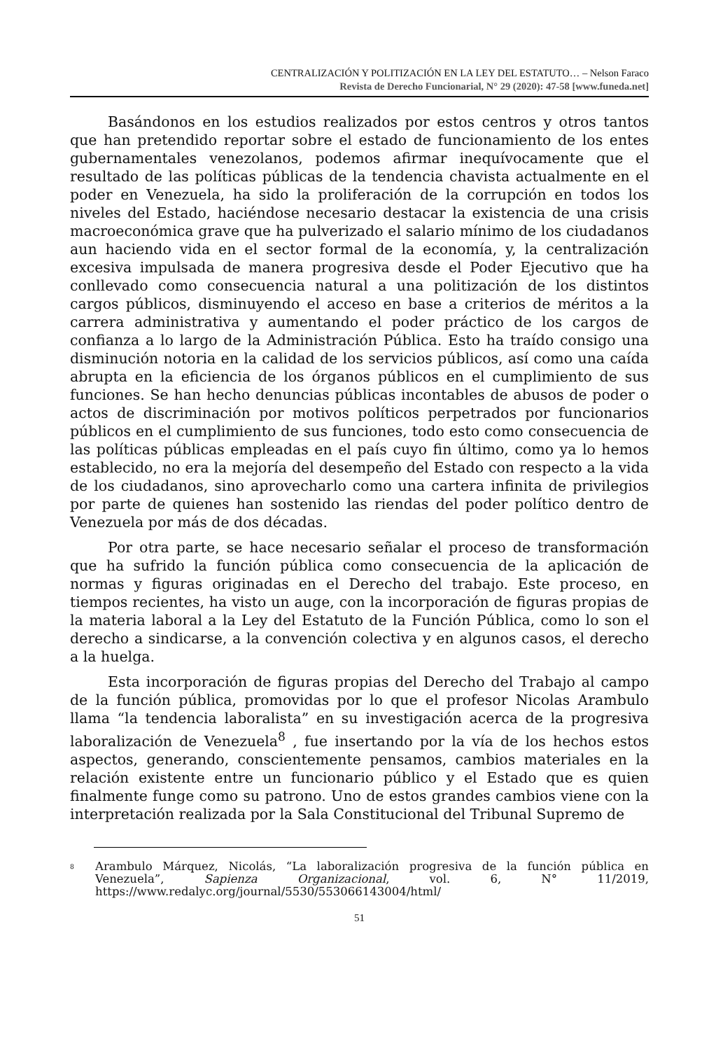CENTRALIZACIÓN Y POLITIZACIÓN EN LA LEY DEL ESTATUTO… – Nelson Faraco
Revista de Derecho Funcionarial, N° 29 (2020): 47-58 [www.funeda.net]
Basándonos en los estudios realizados por estos centros y otros tantos que han pretendido reportar sobre el estado de funcionamiento de los entes gubernamentales venezolanos, podemos afirmar inequívocamente que el resultado de las políticas públicas de la tendencia chavista actualmente en el poder en Venezuela, ha sido la proliferación de la corrupción en todos los niveles del Estado, haciéndose necesario destacar la existencia de una crisis macroeconómica grave que ha pulverizado el salario mínimo de los ciudadanos aun haciendo vida en el sector formal de la economía, y, la centralización excesiva impulsada de manera progresiva desde el Poder Ejecutivo que ha conllevado como consecuencia natural a una politización de los distintos cargos públicos, disminuyendo el acceso en base a criterios de méritos a la carrera administrativa y aumentando el poder práctico de los cargos de confianza a lo largo de la Administración Pública. Esto ha traído consigo una disminución notoria en la calidad de los servicios públicos, así como una caída abrupta en la eficiencia de los órganos públicos en el cumplimiento de sus funciones. Se han hecho denuncias públicas incontables de abusos de poder o actos de discriminación por motivos políticos perpetrados por funcionarios públicos en el cumplimiento de sus funciones, todo esto como consecuencia de las políticas públicas empleadas en el país cuyo fin último, como ya lo hemos establecido, no era la mejoría del desempeño del Estado con respecto a la vida de los ciudadanos, sino aprovecharlo como una cartera infinita de privilegios por parte de quienes han sostenido las riendas del poder político dentro de Venezuela por más de dos décadas.
Por otra parte, se hace necesario señalar el proceso de transformación que ha sufrido la función pública como consecuencia de la aplicación de normas y figuras originadas en el Derecho del trabajo. Este proceso, en tiempos recientes, ha visto un auge, con la incorporación de figuras propias de la materia laboral a la Ley del Estatuto de la Función Pública, como lo son el derecho a sindicarse, a la convención colectiva y en algunos casos, el derecho a la huelga.
Esta incorporación de figuras propias del Derecho del Trabajo al campo de la función pública, promovidas por lo que el profesor Nicolas Arambulo llama “la tendencia laboralista” en su investigación acerca de la progresiva laboralización de Venezuela<sup>8</sup> , fue insertando por la vía de los hechos estos aspectos, generando, conscientemente pensamos, cambios materiales en la relación existente entre un funcionario público y el Estado que es quien finalmente funge como su patrono. Uno de estos grandes cambios viene con la interpretación realizada por la Sala Constitucional del Tribunal Supremo de
<sup>8</sup> Arambulo Márquez, Nicolás, “La laboralización progresiva de la función pública en Venezuela”, Sapienza Organizacional, vol. 6, N° 11/2019, https://www.redalyc.org/journal/5530/553066143004/html/
51